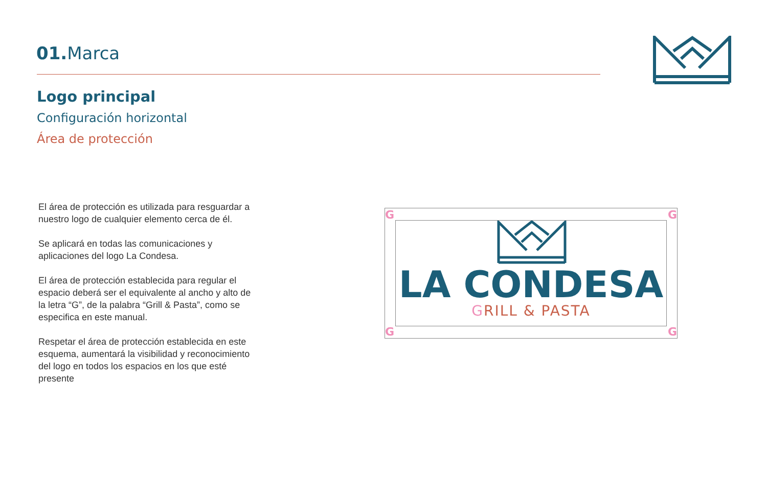01. Marca
Logo principal
Configuración horizontal
Área de protección
El área de protección es utilizada para resguardar a nuestro logo de cualquier elemento cerca de él.
Se aplicará en todas las comunicaciones y aplicaciones del logo La Condesa.
El área de protección establecida para regular el espacio deberá ser el equivalente al ancho y alto de la letra “G”, de la palabra “Grill & Pasta”, como se especifica en este manual.
Respetar el área de protección establecida en este esquema, aumentará la visibilidad y reconocimiento del logo en todos los espacios en los que esté presente
G G
G G
LA CONDESA
GRILL & PASTA